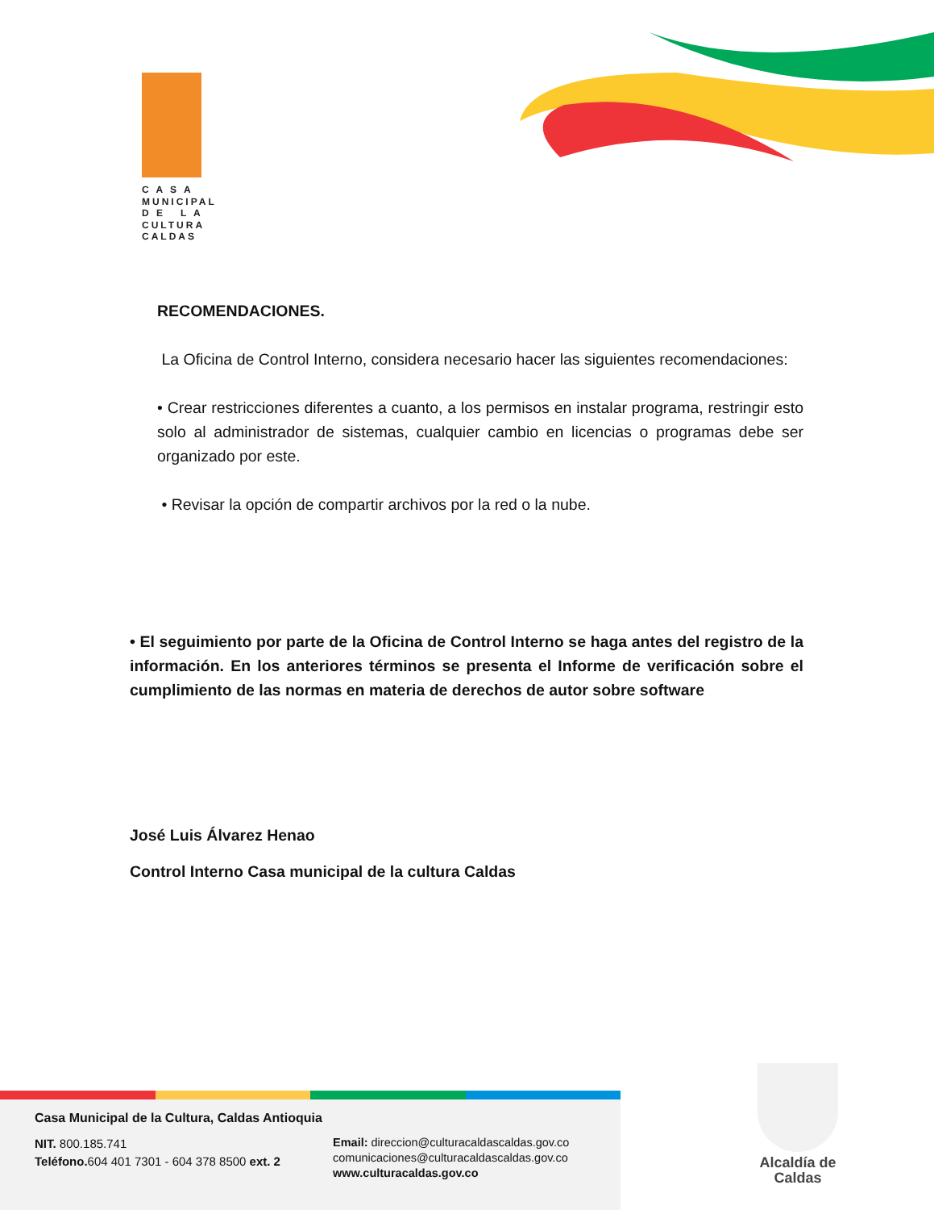C A S A
MUNICIPAL
D E L A
CULTURA
CALDAS
RECOMENDACIONES.
La Oficina de Control Interno, considera necesario hacer las siguientes recomendaciones:
• Crear restricciones diferentes a cuanto, a los permisos en instalar programa, restringir esto solo al administrador de sistemas, cualquier cambio en licencias o programas debe ser organizado por este.
• Revisar la opción de compartir archivos por la red o la nube.
• El seguimiento por parte de la Oficina de Control Interno se haga antes del registro de la información. En los anteriores términos se presenta el Informe de verificación sobre el cumplimiento de las normas en materia de derechos de autor sobre software
José Luis Álvarez Henao
Control Interno Casa municipal de la cultura Caldas
Casa Municipal de la Cultura, Caldas Antioquia
NIT. 800.185.741
Teléfono. 604 401 7301 - 604 378 8500 ext. 2
Email: direccion@culturacaldascaldas.gov.co
comunicaciones@culturacaldascaldas.gov.co
www.culturacaldas.gov.co
Alcaldía de Caldas